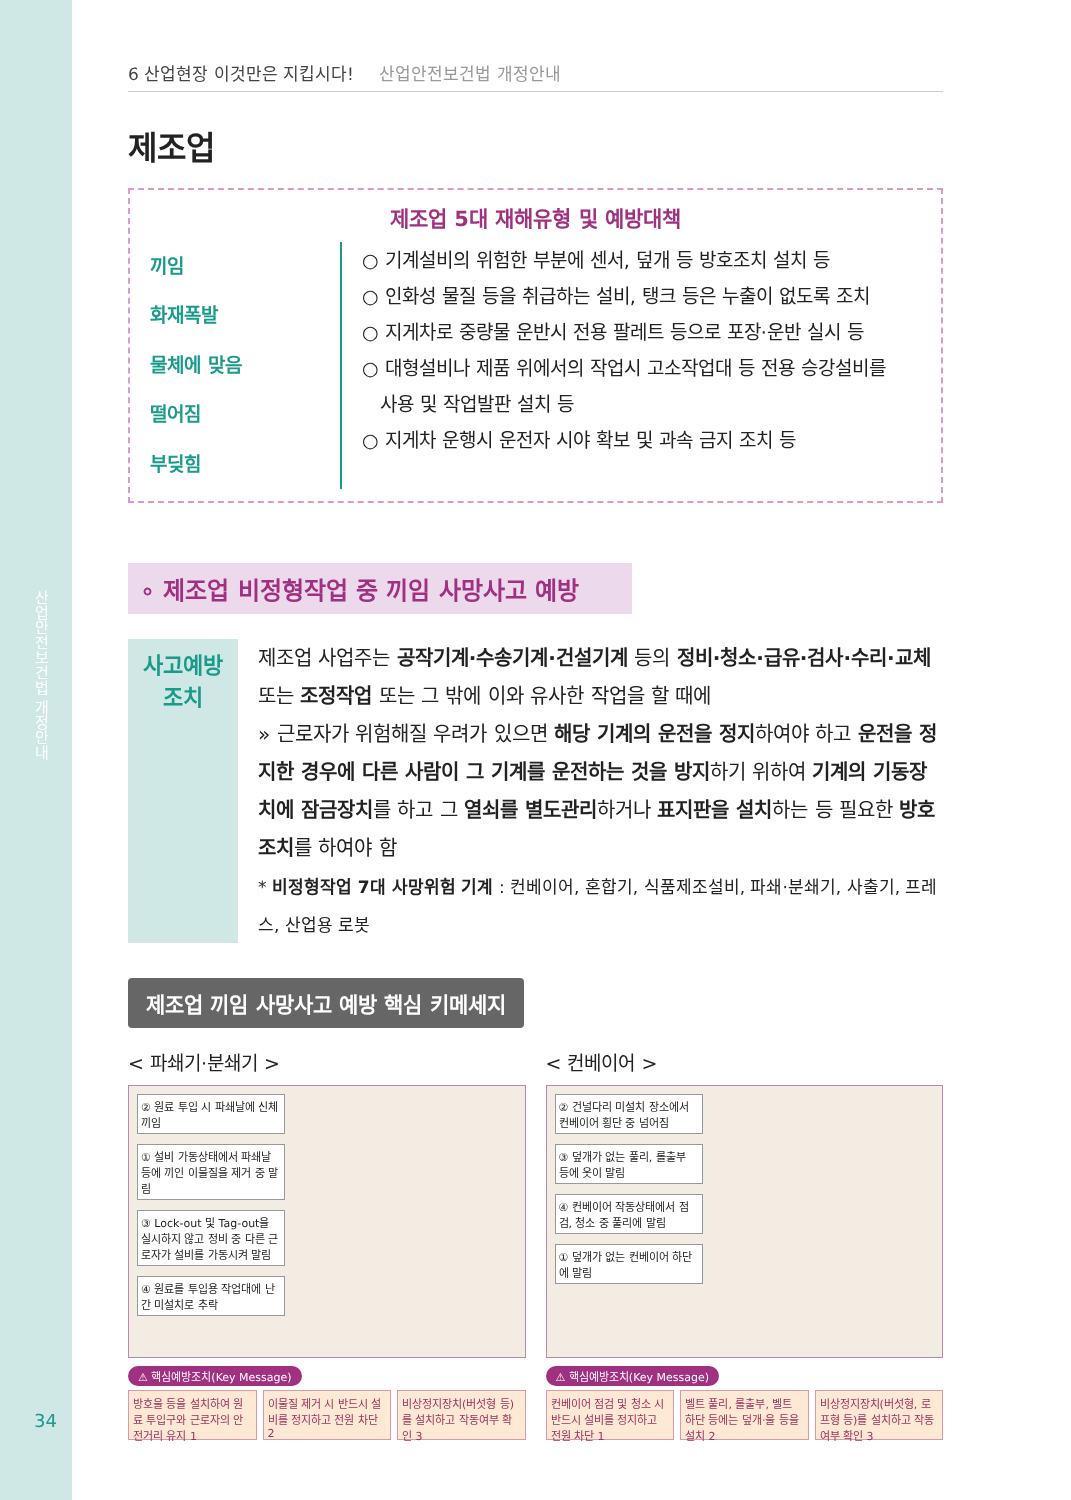산업안전보건법 개정안내
6 산업현장 이것만은 지킵시다! 산업안전보건법 개정안내
제조업
제조업 5대 재해유형 및 예방대책
끼임
화재폭발
물체에 맞음
떨어짐
부딪힘
○ 기계설비의 위험한 부분에 센서, 덮개 등 방호조치 설치 등
○ 인화성 물질 등을 취급하는 설비, 탱크 등은 누출이 없도록 조치
○ 지게차로 중량물 운반시 전용 팔레트 등으로 포장·운반 실시 등
○ 대형설비나 제품 위에서의 작업시 고소작업대 등 전용 승강설비를
사용 및 작업발판 설치 등
○ 지게차 운행시 운전자 시야 확보 및 과속 금지 조치 등
∘ 제조업 비정형작업 중 끼임 사망사고 예방
사고예방
조치
제조업 사업주는 공작기계·수송기계·건설기계 등의 정비·청소·급유·검사·수리·교체 또는 조정작업 또는 그 밖에 이와 유사한 작업을 할 때에
» 근로자가 위험해질 우려가 있으면 해당 기계의 운전을 정지하여야 하고 운전을 정지한 경우에 다른 사람이 그 기계를 운전하는 것을 방지하기 위하여 기계의 기동장치에 잠금장치를 하고 그 열쇠를 별도관리하거나 표지판을 설치하는 등 필요한 방호조치를 하여야 함
* 비정형작업 7대 사망위험 기계 : 컨베이어, 혼합기, 식품제조설비, 파쇄·분쇄기, 사출기, 프레스, 산업용 로봇
제조업 끼임 사망사고 예방 핵심 키메세지
< 파쇄기·분쇄기 >
② 원료 투입 시 파쇄날에 신체 끼임
① 설비 가동상태에서 파쇄날 등에 끼인 이물질을 제거 중 말림
③ Lock-out 및 Tag-out을 실시하지 않고 정비 중 다른 근로자가 설비를 가동시켜 말림
④ 원료를 투입용 작업대에 난간 미설치로 추락
⚠ 핵심예방조치(Key Message)
방호울 등을 설치하여 원료 투입구와 근로자의 안전거리 유지 1
이물질 제거 시 반드시 설비를 정지하고 전원 차단 2
비상정지장치(버섯형 등)를 설치하고 작동여부 확인 3
< 컨베이어 >
② 건널다리 미설치 장소에서 컨베이어 횡단 중 넘어짐
③ 덮개가 없는 풀리, 롤출부 등에 옷이 말림
④ 컨베이어 작동상태에서 점검, 청소 중 풀리에 말림
① 덮개가 없는 컨베이어 하단에 말림
⚠ 핵심예방조치(Key Message)
컨베이어 점검 및 청소 시 반드시 설비를 정지하고 전원 차단 1
벨트 풀리, 롤출부, 벨트 하단 등에는 덮개·울 등을 설치 2
비상정지장치(버섯형, 로프형 등)를 설치하고 작동여부 확인 3
34